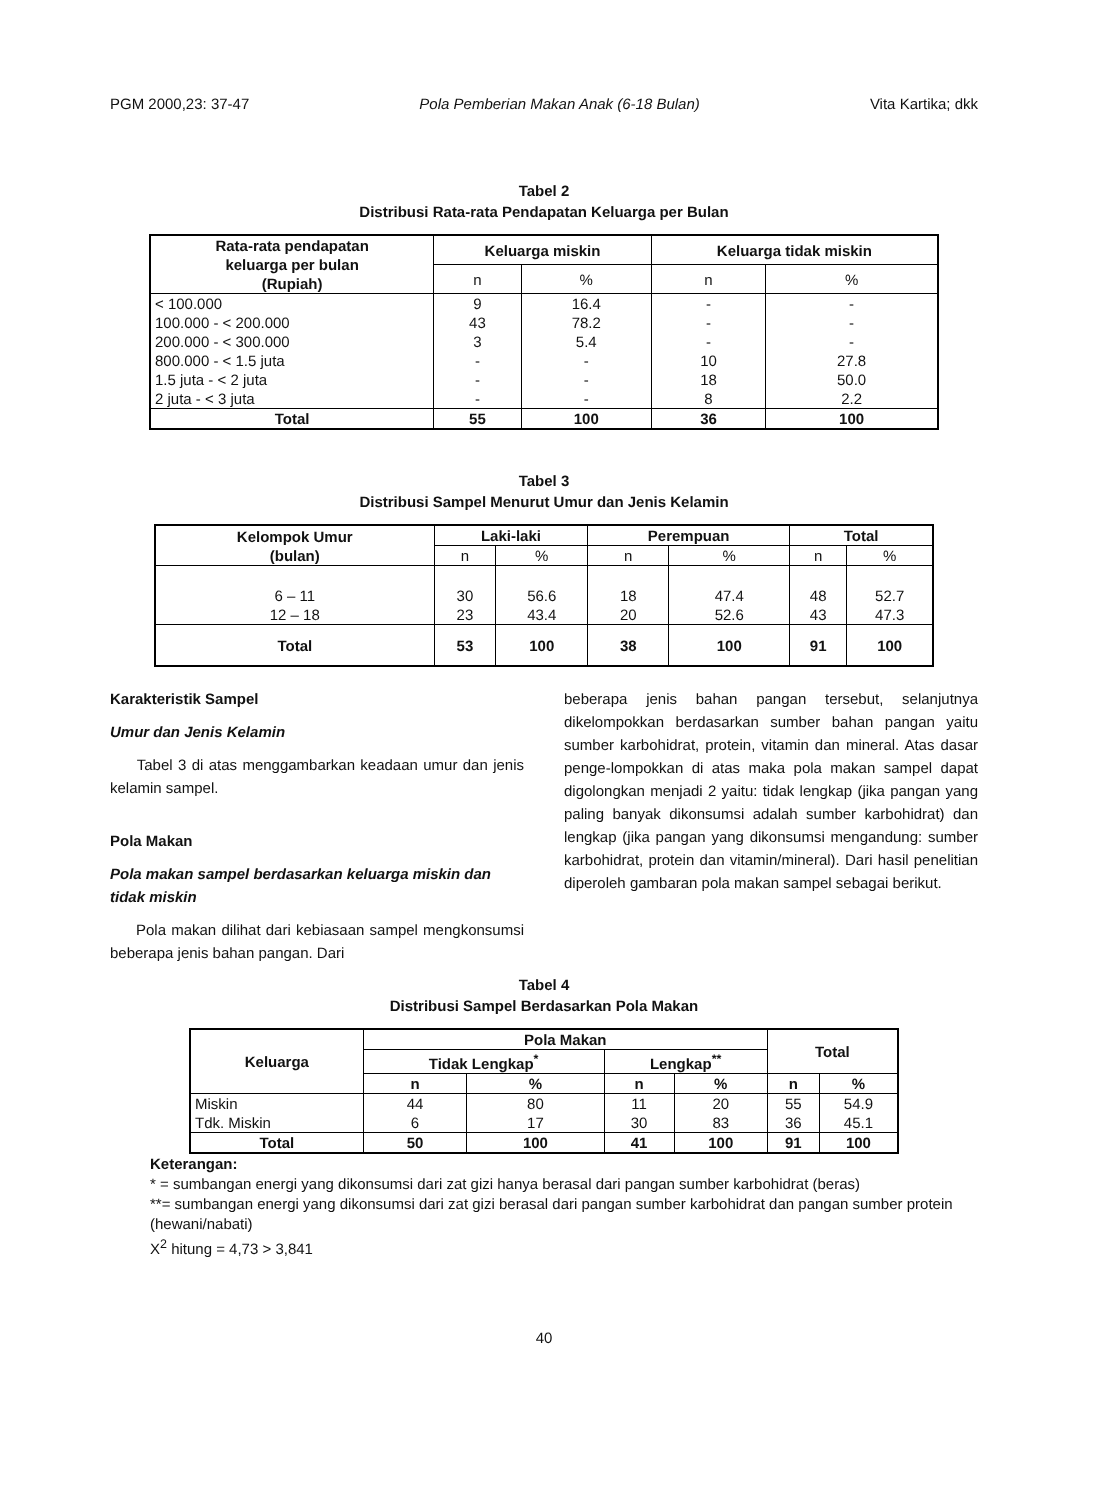PGM 2000,23: 37-47 Pola Pemberian Makan Anak (6-18 Bulan) Vita Kartika; dkk
Tabel 2
Distribusi Rata-rata Pendapatan Keluarga per Bulan
| Rata-rata pendapatan keluarga per bulan (Rupiah) | Keluarga miskin | | Keluarga tidak miskin | |
| --- | --- | --- | --- | --- |
| | n | % | n | % |
| < 100.000 100.000 - < 200.000 200.000 - < 300.000 800.000 - < 1.5 juta 1.5 juta - < 2 juta 2 juta - < 3 juta | 9 43 3 - - - | 16.4 78.2 5.4 - - - | - - - 10 18 8 | - - - 27.8 50.0 2.2 |
| Total | 55 | 100 | 36 | 100 |
Tabel 3
Distribusi Sampel Menurut Umur dan Jenis Kelamin
| Kelompok Umur (bulan) | Laki-laki | | Perempuan | | Total | |
| --- | --- | --- | --- | --- | --- | --- |
| | n | % | n | % | n | % |
| 6 – 11 12 – 18 | 30 23 | 56.6 43.4 | 18 20 | 47.4 52.6 | 48 43 | 52.7 47.3 |
| Total | 53 | 100 | 38 | 100 | 91 | 100 |
Karakteristik Sampel
Umur dan Jenis Kelamin
Tabel 3 di atas menggambarkan keadaan umur dan jenis kelamin sampel.
Pola Makan
Pola makan sampel berdasarkan keluarga miskin dan tidak miskin
Pola makan dilihat dari kebiasaan sampel mengkonsumsi beberapa jenis bahan pangan. Dari
beberapa jenis bahan pangan tersebut, selanjutnya dikelompokkan berdasarkan sumber bahan pangan yaitu sumber karbohidrat, protein, vitamin dan mineral. Atas dasar penge-lompokkan di atas maka pola makan sampel dapat digolongkan menjadi 2 yaitu: tidak lengkap (jika pangan yang paling banyak dikonsumsi adalah sumber karbohidrat) dan lengkap (jika pangan yang dikonsumsi mengandung: sumber karbohidrat, protein dan vitamin/mineral). Dari hasil penelitian diperoleh gambaran pola makan sampel sebagai berikut.
Tabel 4
Distribusi Sampel Berdasarkan Pola Makan
| Keluarga | Pola Makan | | | | Total | |
| --- | --- | --- | --- | --- | --- | --- |
| | Tidak Lengkap<sup>*</sup> | | Lengkap<sup>**</sup> | | | |
| | n | % | n | % | n | % |
| Miskin Tdk. Miskin | 44 6 | 80 17 | 11 30 | 20 83 | 55 36 | 54.9 45.1 |
| Total | 50 | 100 | 41 | 100 | 91 | 100 |
Keterangan:
* = sumbangan energi yang dikonsumsi dari zat gizi hanya berasal dari pangan sumber karbohidrat (beras)
**= sumbangan energi yang dikonsumsi dari zat gizi berasal dari pangan sumber karbohidrat dan pangan sumber protein (hewani/nabati)
X<sup>2</sup> hitung = 4,73 > 3,841
40